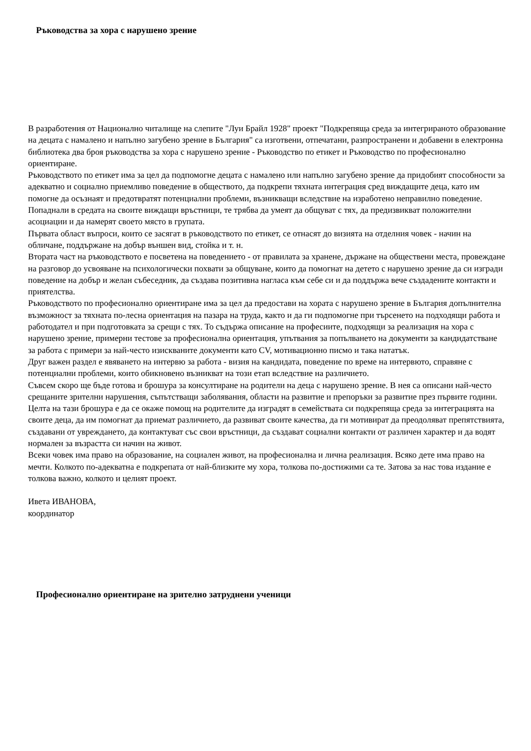Ръководства за хора с нарушено зрение
В разработения от Национално читалище на слепите "Луи Брайл 1928" проект "Подкрепяща среда за интегрираното образование на децата с намалено и напълно загубено зрение в България" са изготвени, отпечатани, разпространени и добавени в електронна библиотека два броя ръководства за хора с нарушено зрение - Ръководство по етикет и Ръководство по професионално ориентиране.
Ръководството по етикет има за цел да подпомогне децата с намалено или напълно загубено зрение да придобият способности за адекватно и социално приемливо поведение в обществото, да подкрепи тяхната интеграция сред виждащите деца, като им помогне да осъзнаят и предотвратят потенциални проблеми, възникващи вследствие на изработено неправилно поведение. Попаднали в средата на своите виждащи връстници, те трябва да умеят да общуват с тях, да предизвикват положителни асоциации и да намерят своето място в групата.
Първата област въпроси, които се засягат в ръководството по етикет, се отнасят до визията на отделния човек - начин на обличане, поддържане на добър външен вид, стойка и т. н.
Втората част на ръководството е посветена на поведението - от правилата за хранене, държане на обществени места, провеждане на разговор до усвояване на психологически похвати за общуване, които да помогнат на детето с нарушено зрение да си изгради поведение на добър и желан събеседник, да създава позитивна нагласа към себе си и да поддържа вече създадените контакти и приятелства.
Ръководството по професионално ориентиране има за цел да предостави на хората с нарушено зрение в България допълнителна възможност за тяхната по-лесна ориентация на пазара на труда, както и да ги подпомогне при търсенето на подходящи работа и работодател и при подготовката за срещи с тях. То съдържа описание на професиите, подходящи за реализация на хора с нарушено зрение, примерни тестове за професионална ориентация, упътвания за попълването на документи за кандидатстване за работа с примери за най-често изискваните документи като CV, мотивационно писмо и така нататък.
Друг важен раздел е явяването на интервю за работа - визия на кандидата, поведение по време на интервюто, справяне с потенциални проблеми, които обикновено възникват на този етап вследствие на различието.
Съвсем скоро ще бъде готова и брошура за консултиране на родители на деца с нарушено зрение. В нея са описани най-често срещаните зрителни нарушения, съпътстващи заболявания, области на развитие и препоръки за развитие през първите години. Целта на тази брошура е да се окаже помощ на родителите да изградят в семействата си подкрепяща среда за интеграцията на своите деца, да им помогнат да приемат различието, да развиват своите качества, да ги мотивират да преодоляват препятствията, създавани от увреждането, да контактуват със свои връстници, да създават социални контакти от различен характер и да водят нормален за възрастта си начин на живот.
Всеки човек има право на образование, на социален живот, на професионална и лична реализация. Всяко дете има право на мечти. Колкото по-адекватна е подкрепата от най-близките му хора, толкова по-достижими са те. Затова за нас това издание е толкова важно, колкото и целият проект.
Ивета ИВАНОВА,
координатор
Професионално ориентиране на зрително затруднени ученици